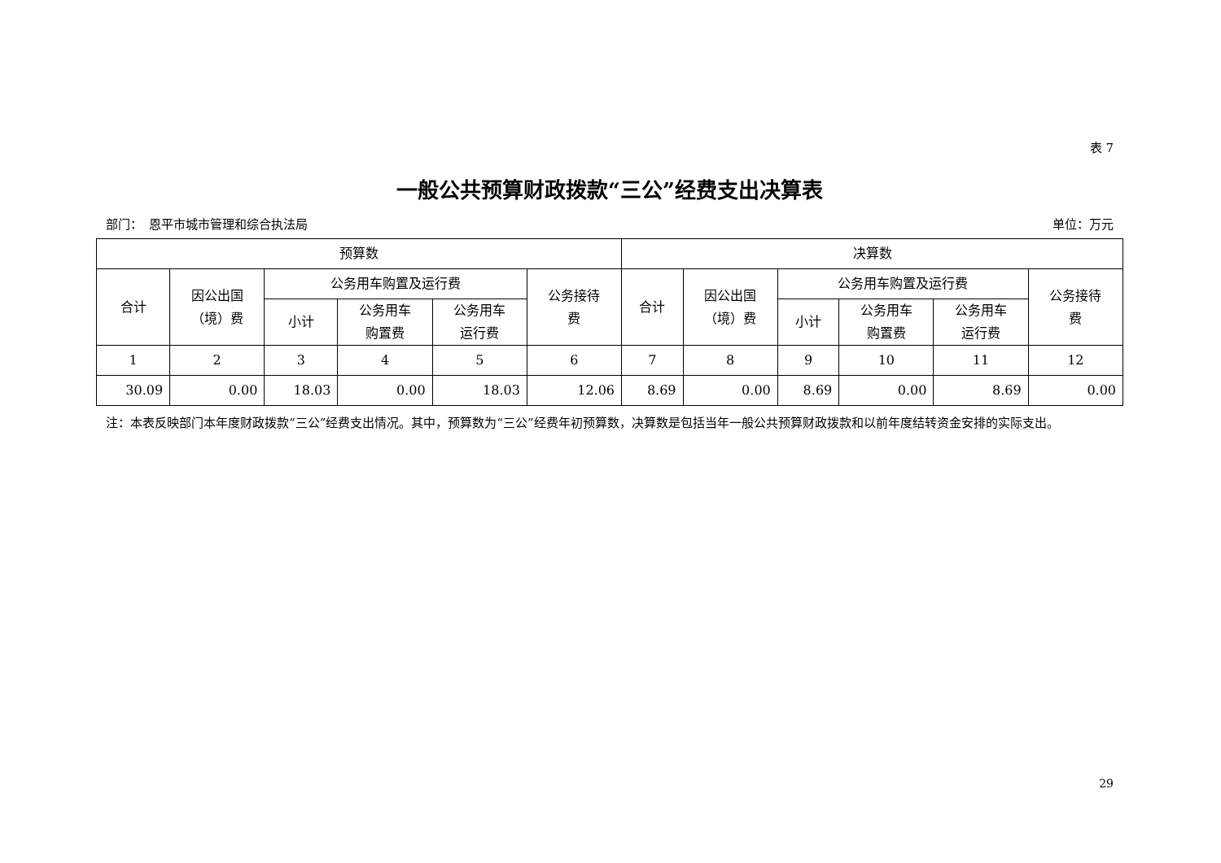表 7
一般公共预算财政拨款“三公”经费支出决算表
部门：　恩平市城市管理和综合执法局 单位：万元
| 预算数 | | | | | | 决算数 | | | | | |
| --- | --- | --- | --- | --- | --- | --- | --- | --- | --- | --- | --- |
| 合计 | 因公出国 （境）费 | 公务用车购置及运行费 | | | 公务接待 费 | 合计 | 因公出国 （境）费 | 公务用车购置及运行费 | | | 公务接待 费 |
| | | 小计 | 公务用车 购置费 | 公务用车 运行费 | | | | 小计 | 公务用车 购置费 | 公务用车 运行费 | |
| 1 | 2 | 3 | 4 | 5 | 6 | 7 | 8 | 9 | 10 | 11 | 12 |
| 30.09 | 0.00 | 18.03 | 0.00 | 18.03 | 12.06 | 8.69 | 0.00 | 8.69 | 0.00 | 8.69 | 0.00 |
注：本表反映部门本年度财政拨款“三公”经费支出情况。其中，预算数为“三公”经费年初预算数，决算数是包括当年一般公共预算财政拨款和以前年度结转资金安排的实际支出。
29